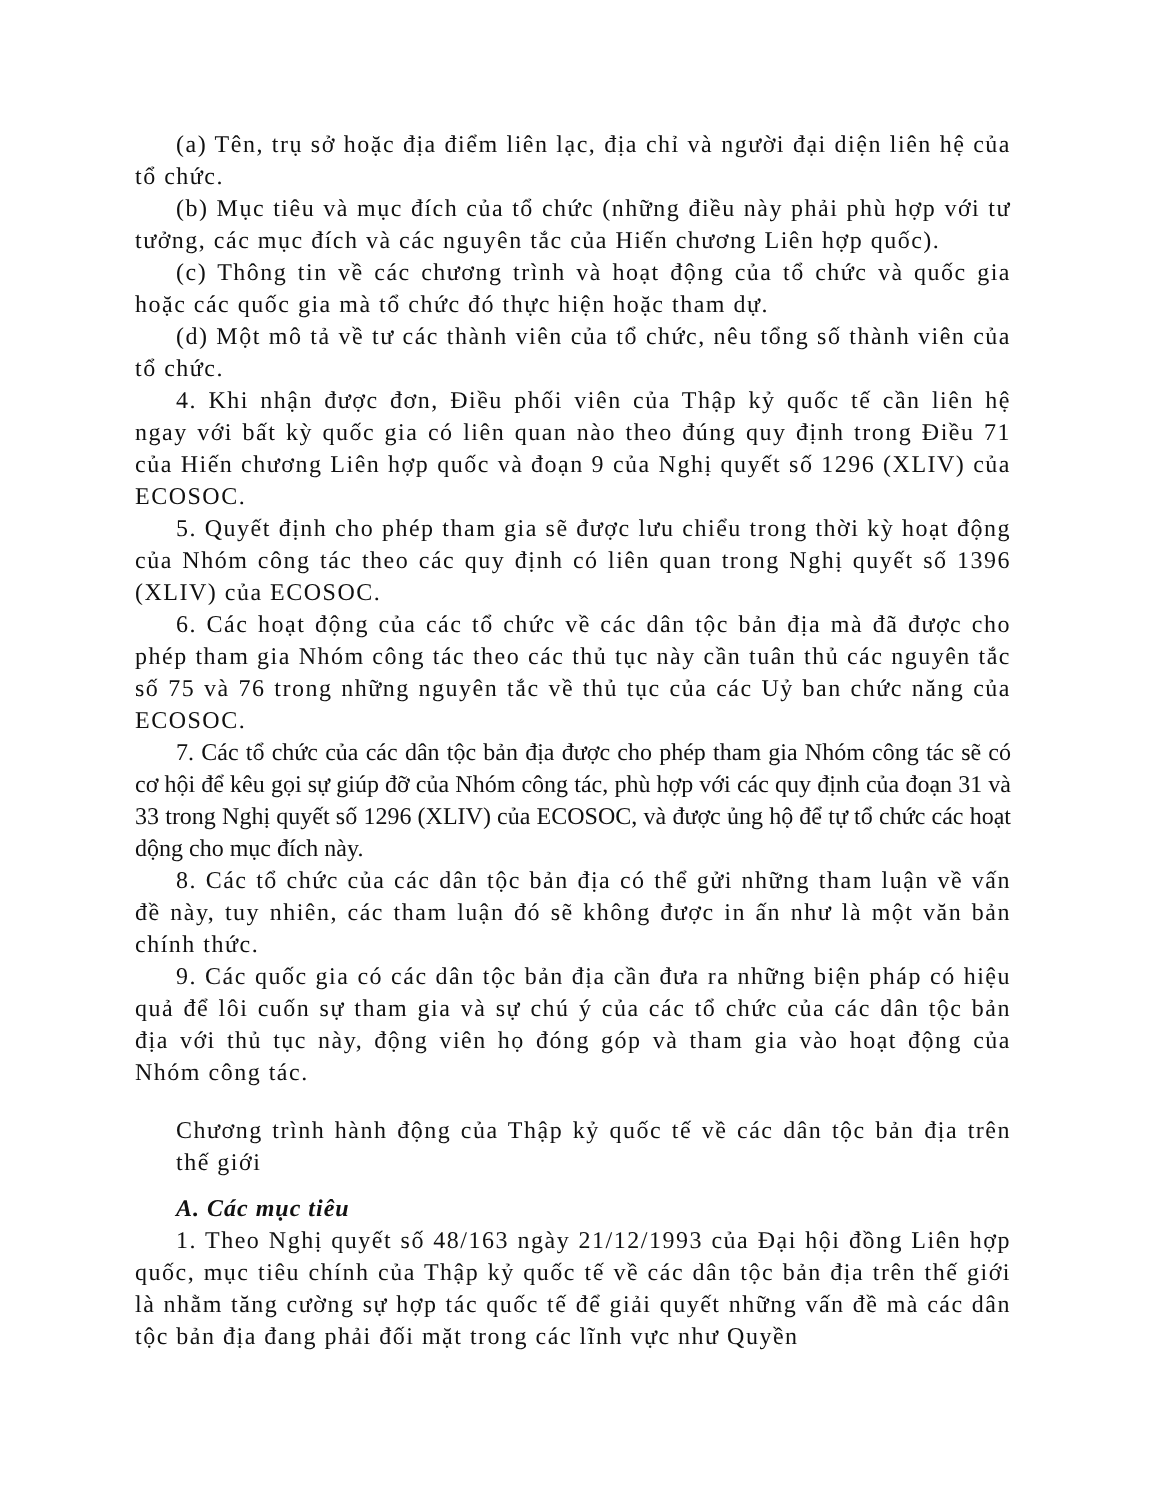(a) Tên, trụ sở hoặc địa điểm liên lạc, địa chỉ và người đại diện liên hệ của tổ chức.
(b) Mục tiêu và mục đích của tổ chức (những điều này phải phù hợp với tư tưởng, các mục đích và các nguyên tắc của Hiến chương Liên hợp quốc).
(c) Thông tin về các chương trình và hoạt động của tổ chức và quốc gia hoặc các quốc gia mà tổ chức đó thực hiện hoặc tham dự.
(d) Một mô tả về tư các thành viên của tổ chức, nêu tổng số thành viên của tổ chức.
4. Khi nhận được đơn, Điều phối viên của Thập kỷ quốc tế cần liên hệ ngay với bất kỳ quốc gia có liên quan nào theo đúng quy định trong Điều 71 của Hiến chương Liên hợp quốc và đoạn 9 của Nghị quyết số 1296 (XLIV) của ECOSOC.
5. Quyết định cho phép tham gia sẽ được lưu chiểu trong thời kỳ hoạt động của Nhóm công tác theo các quy định có liên quan trong Nghị quyết số 1396 (XLIV) của ECOSOC.
6. Các hoạt động của các tổ chức về các dân tộc bản địa mà đã được cho phép tham gia Nhóm công tác theo các thủ tục này cần tuân thủ các nguyên tắc số 75 và 76 trong những nguyên tắc về thủ tục của các Uỷ ban chức năng của ECOSOC.
7. Các tổ chức của các dân tộc bản địa được cho phép tham gia Nhóm công tác sẽ có cơ hội để kêu gọi sự giúp đỡ của Nhóm công tác, phù hợp với các quy định của đoạn 31 và 33 trong Nghị quyết số 1296 (XLIV) của ECOSOC, và được ủng hộ để tự tổ chức các hoạt dộng cho mục đích này.
8. Các tổ chức của các dân tộc bản địa có thể gửi những tham luận về vấn đề này, tuy nhiên, các tham luận đó sẽ không được in ấn như là một văn bản chính thức.
9. Các quốc gia có các dân tộc bản địa cần đưa ra những biện pháp có hiệu quả để lôi cuốn sự tham gia và sự chú ý của các tổ chức của các dân tộc bản địa với thủ tục này, động viên họ đóng góp và tham gia vào hoạt động của Nhóm công tác.
Chương trình hành động của Thập kỷ quốc tế về các dân tộc bản địa trên thế giới
A. Các mục tiêu
1. Theo Nghị quyết số 48/163 ngày 21/12/1993 của Đại hội đồng Liên hợp quốc, mục tiêu chính của Thập kỷ quốc tế về các dân tộc bản địa trên thế giới là nhằm tăng cường sự hợp tác quốc tế để giải quyết những vấn đề mà các dân tộc bản địa đang phải đối mặt trong các lĩnh vực như Quyền